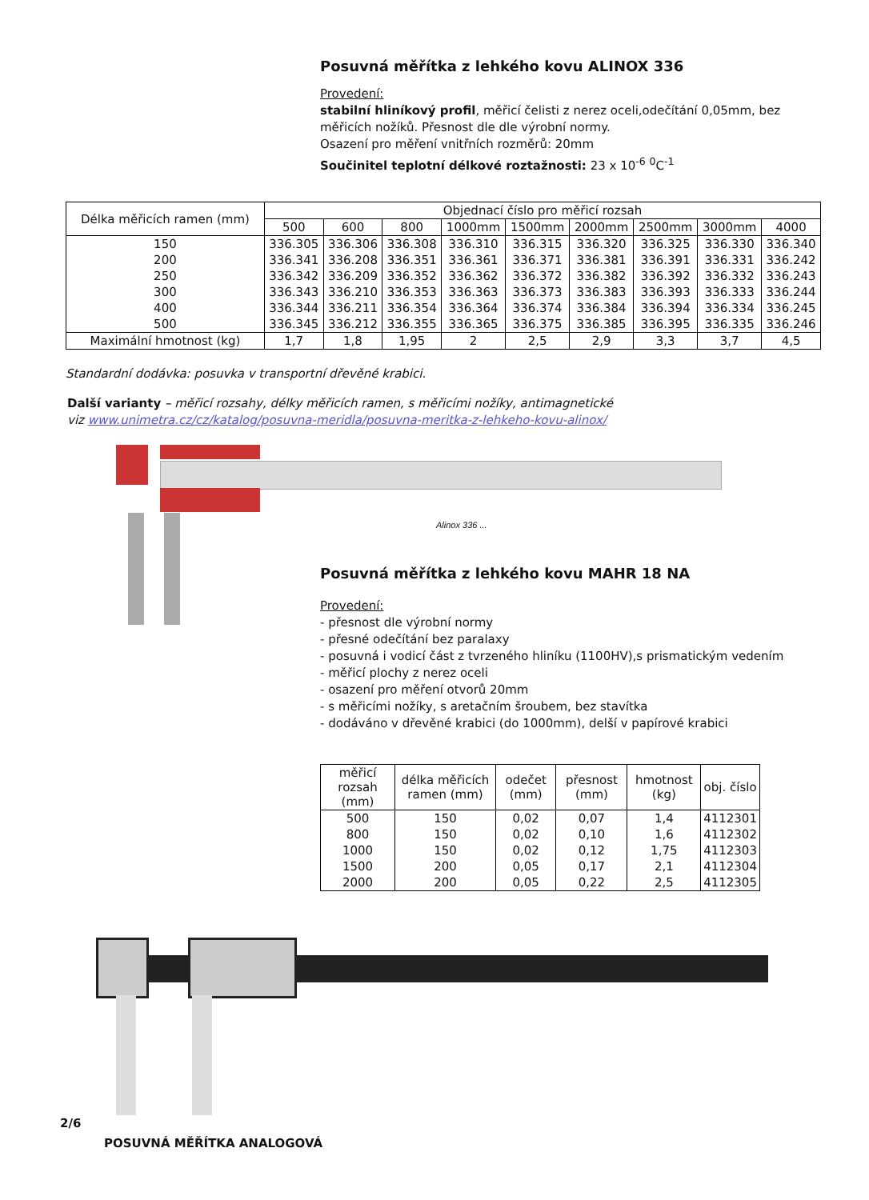Posuvná měřítka z lehkého kovu ALINOX 336
Provedení:
stabilní hliníkový profil, měřicí čelisti z nerez oceli,odečítání 0,05mm, bez měřicích nožíků. Přesnost dle dle výrobní normy.
Osazení pro měření vnitřních rozměrů: 20mm
Součinitel teplotní délkové roztažnosti: 23 x 10<sup>-6</sup> <sup>0</sup>C<sup>-1</sup>
| Délka měřicích ramen (mm) | Objednací číslo pro měřicí rozsah | | | | | | | | |
| --- | --- | --- | --- | --- | --- | --- | --- | --- | --- |
| | 500 | 600 | 800 | 1000mm | 1500mm | 2000mm | 2500mm | 3000mm | 4000 |
| 150 | 336.305 | 336.306 | 336.308 | 336.310 | 336.315 | 336.320 | 336.325 | 336.330 | 336.340 |
| 200 | 336.341 | 336.208 | 336.351 | 336.361 | 336.371 | 336.381 | 336.391 | 336.331 | 336.242 |
| 250 | 336.342 | 336.209 | 336.352 | 336.362 | 336.372 | 336.382 | 336.392 | 336.332 | 336.243 |
| 300 | 336.343 | 336.210 | 336.353 | 336.363 | 336.373 | 336.383 | 336.393 | 336.333 | 336.244 |
| 400 | 336.344 | 336.211 | 336.354 | 336.364 | 336.374 | 336.384 | 336.394 | 336.334 | 336.245 |
| 500 | 336.345 | 336.212 | 336.355 | 336.365 | 336.375 | 336.385 | 336.395 | 336.335 | 336.246 |
| Maximální hmotnost (kg) | 1,7 | 1,8 | 1,95 | 2 | 2,5 | 2,9 | 3,3 | 3,7 | 4,5 |
Standardní dodávka: posuvka v transportní dřevěné krabici.
Další varianty – měřicí rozsahy, délky měřicích ramen, s měřicími nožíky, antimagnetické
viz www.unimetra.cz/cz/katalog/posuvna-meridla/posuvna-meritka-z-lehkeho-kovu-alinox/
Alinox 336 ...
Posuvná měřítka z lehkého kovu MAHR 18 NA
Provedení:
- přesnost dle výrobní normy
- přesné odečítání bez paralaxy
- posuvná i vodicí část z tvrzeného hliníku (1100HV),s prismatickým vedením
- měřicí plochy z nerez oceli
- osazení pro měření otvorů 20mm
- s měřicími nožíky, s aretačním šroubem, bez stavítka
- dodáváno v dřevěné krabici (do 1000mm), delší v papírové krabici
| měřicí rozsah (mm) | délka měřicích ramen (mm) | odečet (mm) | přesnost (mm) | hmotnost (kg) | obj. číslo |
| --- | --- | --- | --- | --- | --- |
| 500 | 150 | 0,02 | 0,07 | 1,4 | 4112301 |
| 800 | 150 | 0,02 | 0,10 | 1,6 | 4112302 |
| 1000 | 150 | 0,02 | 0,12 | 1,75 | 4112303 |
| 1500 | 200 | 0,05 | 0,17 | 2,1 | 4112304 |
| 2000 | 200 | 0,05 | 0,22 | 2,5 | 4112305 |
2/6
POSUVNÁ MĚŘÍTKA ANALOGOVÁ